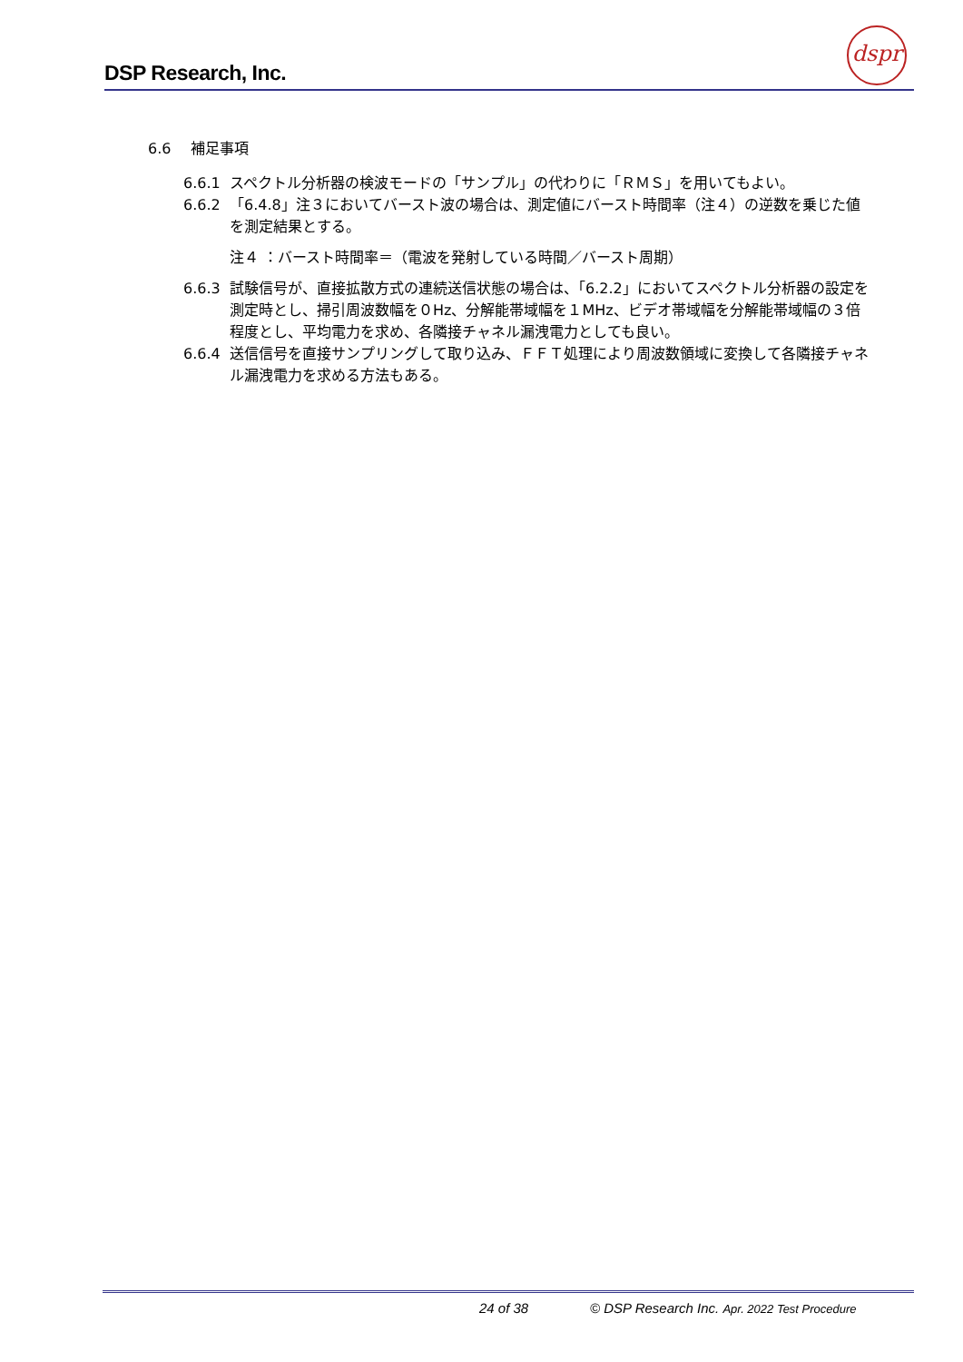DSP Research, Inc.
dspr
6.6　 補足事項
6.6.1 スペクトル分析器の検波モードの「サンプル」の代わりに「ＲＭＳ」を用いてもよい。
6.6.2 「6.4.8」注３においてバースト波の場合は、測定値にバースト時間率（注４）の逆数を乗じた値を測定結果とする。
注４ ：バースト時間率＝（電波を発射している時間／バースト周期）
6.6.3 試験信号が、直接拡散方式の連続送信状態の場合は、「6.2.2」においてスペクトル分析器の設定を測定時とし、掃引周波数幅を０Hz、分解能帯域幅を１MHz、ビデオ帯域幅を分解能帯域幅の３倍程度とし、平均電力を求め、各隣接チャネル漏洩電力としても良い。
6.6.4 送信信号を直接サンプリングして取り込み、ＦＦＴ処理により周波数領域に変換して各隣接チャネル漏洩電力を求める方法もある。
24 of 38
© DSP Research Inc. Apr. 2022 Test Procedure